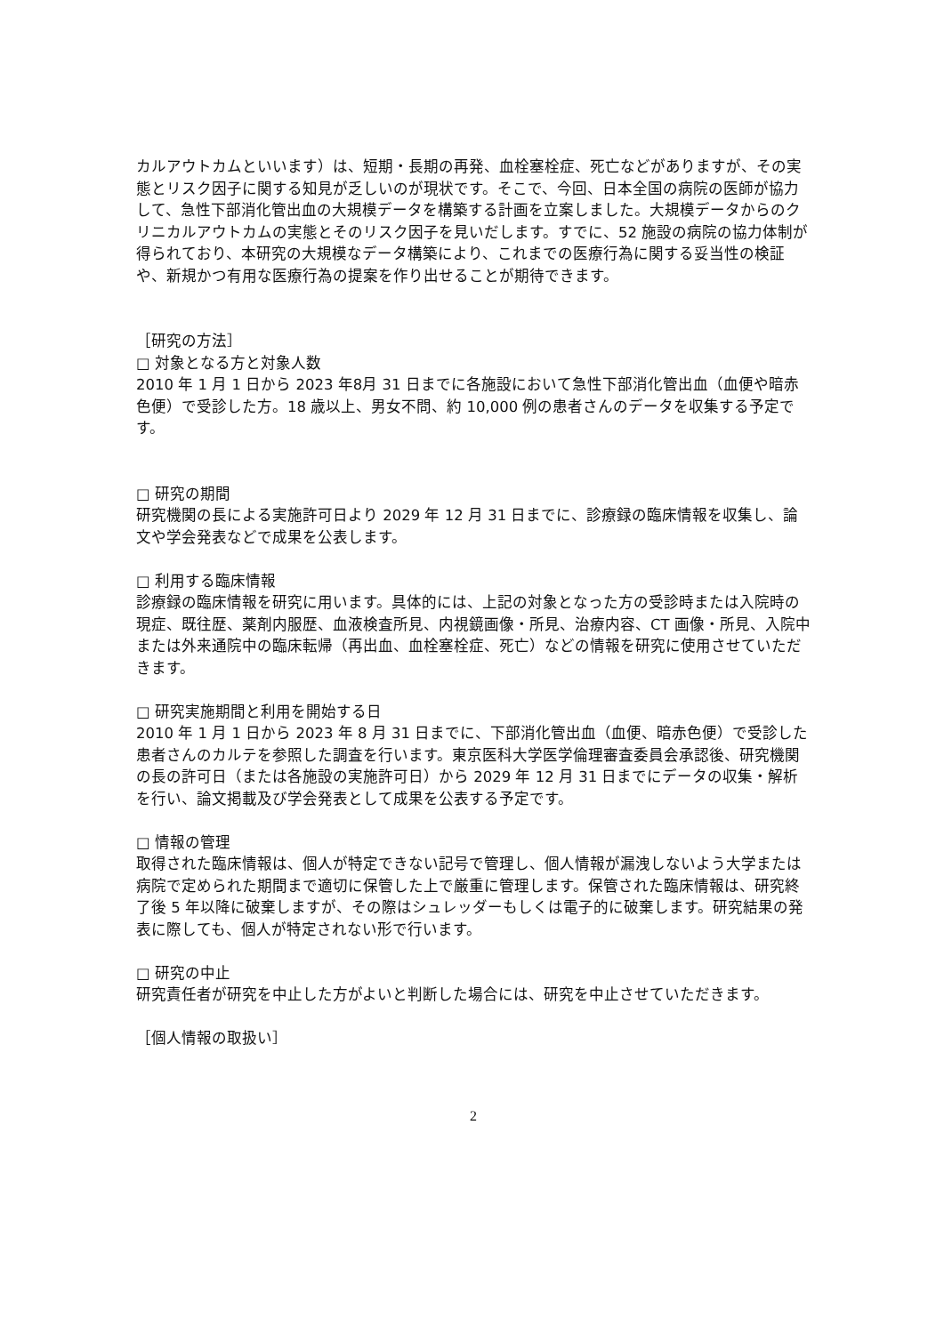カルアウトカムといいます）は、短期・長期の再発、血栓塞栓症、死亡などがありますが、その実態とリスク因子に関する知見が乏しいのが現状です。そこで、今回、日本全国の病院の医師が協力して、急性下部消化管出血の大規模データを構築する計画を立案しました。大規模データからのクリニカルアウトカムの実態とそのリスク因子を見いだします。すでに、52 施設の病院の協力体制が得られており、本研究の大規模なデータ構築により、これまでの医療行為に関する妥当性の検証や、新規かつ有用な医療行為の提案を作り出せることが期待できます。
［研究の方法］
□ 対象となる方と対象人数
2010 年 1 月 1 日から 2023 年8月 31 日までに各施設において急性下部消化管出血（血便や暗赤色便）で受診した方。18 歳以上、男女不問、約 10,000 例の患者さんのデータを収集する予定です。
□ 研究の期間
研究機関の長による実施許可日より 2029 年 12 月 31 日までに、診療録の臨床情報を収集し、論文や学会発表などで成果を公表します。
□ 利用する臨床情報
診療録の臨床情報を研究に用います。具体的には、上記の対象となった方の受診時または入院時の現症、既往歴、薬剤内服歴、血液検査所見、内視鏡画像・所見、治療内容、CT 画像・所見、入院中または外来通院中の臨床転帰（再出血、血栓塞栓症、死亡）などの情報を研究に使用させていただきます。
□ 研究実施期間と利用を開始する日
2010 年 1 月 1 日から 2023 年 8 月 31 日までに、下部消化管出血（血便、暗赤色便）で受診した患者さんのカルテを参照した調査を行います。東京医科大学医学倫理審査委員会承認後、研究機関の長の許可日（または各施設の実施許可日）から 2029 年 12 月 31 日までにデータの収集・解析を行い、論文掲載及び学会発表として成果を公表する予定です。
□ 情報の管理
取得された臨床情報は、個人が特定できない記号で管理し、個人情報が漏洩しないよう大学または病院で定められた期間まで適切に保管した上で厳重に管理します。保管された臨床情報は、研究終了後 5 年以降に破棄しますが、その際はシュレッダーもしくは電子的に破棄します。研究結果の発表に際しても、個人が特定されない形で行います。
□ 研究の中止
研究責任者が研究を中止した方がよいと判断した場合には、研究を中止させていただきます。
［個人情報の取扱い］
2